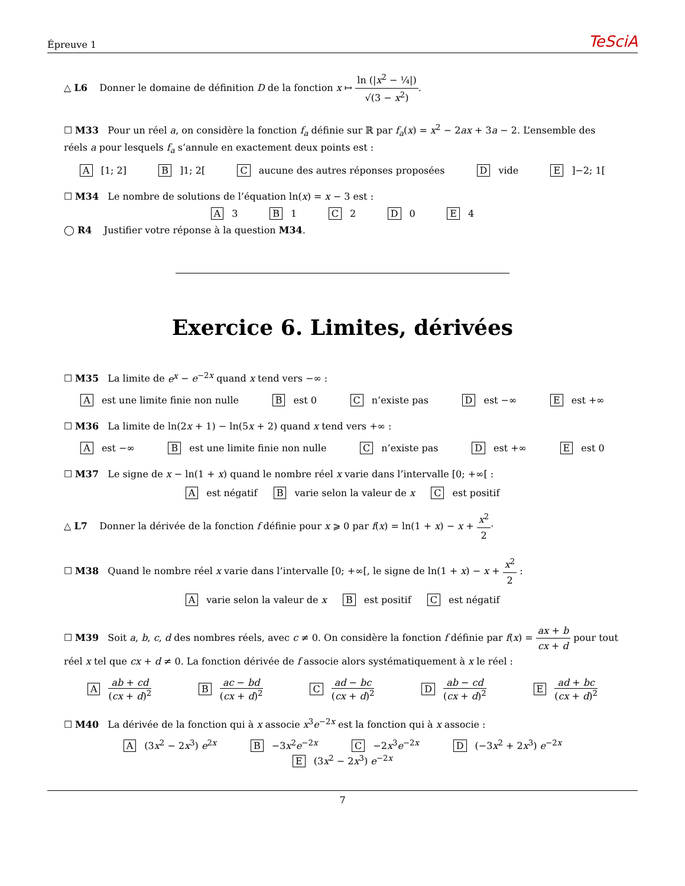Épreuve 1 TeSciA
△ L6 Donner le domaine de définition D de la fonction x ↦ ln (|x<sup>2</sup> − ¼|) √(3 − x<sup>2</sup>).
☐ M33 Pour un réel a, on considère la fonction f<sub>a</sub> définie sur ℝ par f<sub>a</sub>(x) = x<sup>2</sup> − 2ax + 3a − 2. L’ensemble des réels a pour lesquels f<sub>a</sub> s’annule en exactement deux points est :
A [1; 2] B]1; 2[C aucune des autres réponses proposées D vide E]−2; 1[
☐ M34 Le nombre de solutions de l’équation ln(x) = x − 3 est :
A 3 B 1 C 2 D 0 E 4
◯ R4 Justifier votre réponse à la question M34.
Exercice 6. Limites, dérivées
☐ M35 La limite de e<sup>x</sup> − e<sup>−2x</sup> quand x tend vers −∞ :
Aest une limite finie non nulle B est 0 C n’existe pas D est −∞ E est +∞
☐ M36 La limite de ln(2x + 1) − ln(5x + 2) quand x tend vers +∞ :
Aest −∞ B est une limite finie non nulle C n’existe pas D est +∞ E est 0
☐ M37 Le signe de x − ln(1 + x) quand le nombre réel x varie dans l’intervalle [0; +∞[ :
Aest négatif B varie selon la valeur de x C est positif
△ L7 Donner la dérivée de la fonction f définie pour x ⩾ 0 par f(x) = ln(1 + x) − x + x<sup>2</sup> 2·
☐ M38 Quand le nombre réel x varie dans l’intervalle [0; +∞[, le signe de ln(1 + x) − x + x<sup>2</sup> 2 :
Avarie selon la valeur de x B est positif C est négatif
☐ M39 Soit a, b, c, d des nombres réels, avec c ≠ 0. On considère la fonction f définie par f(x) = ax + b cx + d pour tout réel x tel que cx + d ≠ 0. La fonction dérivée de f associe alors systématiquement à x le réel :
Aab + cd (cx + d)<sup>2</sup> B ac − bd (cx + d)<sup>2</sup> C ad − bc (cx + d)<sup>2</sup> D ab − cd (cx + d)<sup>2</sup> E ad + bc (cx + d)<sup>2</sup>
☐ M40 La dérivée de la fonction qui à x associe x<sup>3</sup>e<sup>−2x</sup> est la fonction qui à x associe :
A (3x<sup>2</sup> − 2x<sup>3</sup>) e<sup>2x</sup> B −3x<sup>2</sup>e<sup>−2x</sup> C −2x<sup>3</sup>e<sup>−2x</sup> D (−3x<sup>2</sup> + 2x<sup>3</sup>) e<sup>−2x</sup>
E (3x<sup>2</sup> − 2x<sup>3</sup>) e<sup>−2x</sup>
7